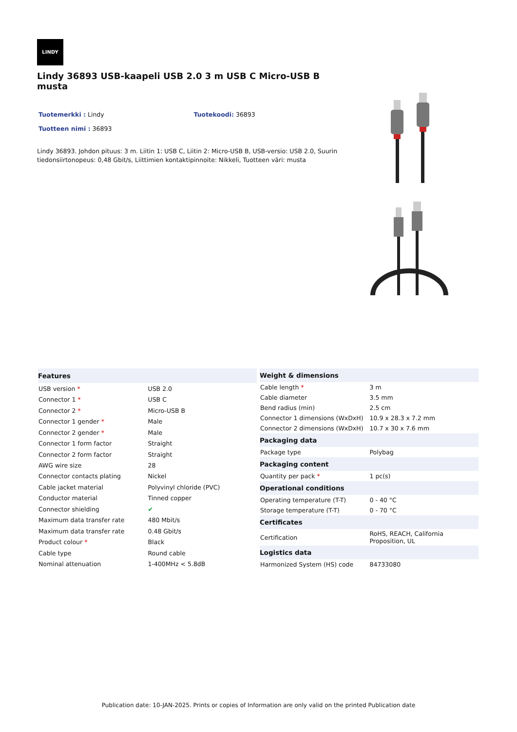LINDY
Lindy 36893 USB-kaapeli USB 2.0 3 m USB C Micro-USB B musta
Tuotemerkki : Lindy Tuotekoodi: 36893
Tuotteen nimi : 36893
Lindy 36893. Johdon pituus: 3 m. Liitin 1: USB C, Liitin 2: Micro-USB B, USB-versio: USB 2.0, Suurin tiedonsiirtonopeus: 0,48 Gbit/s, Liittimien kontaktipinnoite: Nikkeli, Tuotteen väri: musta
| Features | |
| --- | --- |
| USB version * | USB 2.0 |
| Connector 1 * | USB C |
| Connector 2 * | Micro-USB B |
| Connector 1 gender * | Male |
| Connector 2 gender * | Male |
| Connector 1 form factor | Straight |
| Connector 2 form factor | Straight |
| AWG wire size | 28 |
| Connector contacts plating | Nickel |
| Cable jacket material | Polyvinyl chloride (PVC) |
| Conductor material | Tinned copper |
| Connector shielding | ✔ |
| Maximum data transfer rate | 480 Mbit/s |
| Maximum data transfer rate | 0.48 Gbit/s |
| Product colour * | Black |
| Cable type | Round cable |
| Nominal attenuation | 1-400MHz < 5.8dB |
| Weight & dimensions | |
| --- | --- |
| Cable length * | 3 m |
| Cable diameter | 3.5 mm |
| Bend radius (min) | 2.5 cm |
| Connector 1 dimensions (WxDxH) | 10.9 x 28.3 x 7.2 mm |
| Connector 2 dimensions (WxDxH) | 10.7 x 30 x 7.6 mm |
| Packaging data | |
| Package type | Polybag |
| Packaging content | |
| Quantity per pack * | 1 pc(s) |
| Operational conditions | |
| Operating temperature (T-T) | 0 - 40 °C |
| Storage temperature (T-T) | 0 - 70 °C |
| Certificates | |
| Certification | RoHS, REACH, California Proposition, UL |
| Logistics data | |
| Harmonized System (HS) code | 84733080 |
Publication date: 10-JAN-2025. Prints or copies of Information are only valid on the printed Publication date